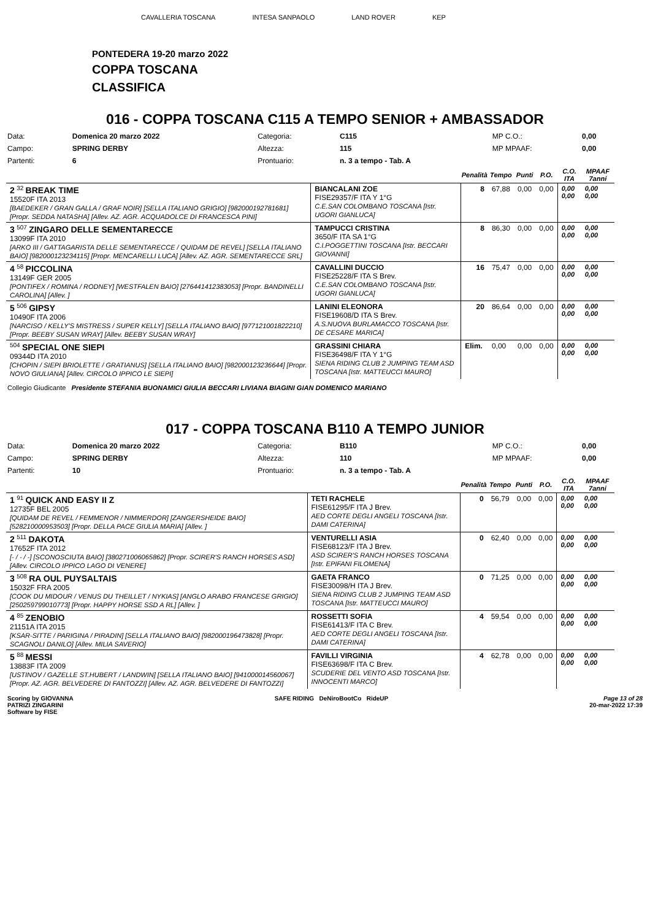CAVALLERIA TOSCANA INTESA SANPAOLO LAND ROVER KEP
PONTEDERA 19-20 marzo 2022
COPPA TOSCANA
CLASSIFICA
016 - COPPA TOSCANA C115 A TEMPO SENIOR + AMBASSADOR
| Data: | Domenica 20 marzo 2022 | Categoria: | C115 | MP C.O.: | 0,00 |
| Campo: | SPRING DERBY | Altezza: | 115 | MP MPAAF: | 0,00 |
| Partenti: | 6 | Prontuario: | n. 3 a tempo - Tab. A | | |
| | | Penalità | Tempo | Punti | P.O. | C.O. ITA | MPAAF 7anni |
| --- | --- | --- | --- | --- | --- | --- | --- |
| 2 <sup>32</sup> BREAK TIME 15520F ITA 2013 [BAEDEKER / GRAN GALLA / GRAF NOIR] [SELLA ITALIANO GRIGIO] [982000192781681] [Propr. SEDDA NATASHA] [Allev. AZ. AGR. ACQUADOLCE DI FRANCESCA PINI] | BIANCALANI ZOE FISE29357/F ITA Y 1°G C.E.SAN COLOMBANO TOSCANA [Istr. UGORI GIANLUCA] | 8 | 67,88 | 0,00 | 0,00 | 0,00 0,00 | 0,00 0,00 |
| 3 <sup>507</sup> ZINGARO DELLE SEMENTARECCE 13099F ITA 2010 [ARKO III / GATTAGARISTA DELLE SEMENTARECCE / QUIDAM DE REVEL] [SELLA ITALIANO BAIO] [982000123234115] [Propr. MENCARELLI LUCA] [Allev. AZ. AGR. SEMENTARECCE SRL] | TAMPUCCI CRISTINA 3650/F ITA SA 1°G C.I.POGGETTINI TOSCANA [Istr. BECCARI GIOVANNI] | 8 | 86,30 | 0,00 | 0,00 | 0,00 0,00 | 0,00 0,00 |
| 4 <sup>58</sup> PICCOLINA 13149F GER 2005 [PONTIFEX / ROMINA / RODNEY] [WESTFALEN BAIO] [276441412383053] [Propr. BANDINELLI CAROLINA] [Allev. ] | CAVALLINI DUCCIO FISE25228/F ITA S Brev. C.E.SAN COLOMBANO TOSCANA [Istr. UGORI GIANLUCA] | 16 | 75,47 | 0,00 | 0,00 | 0,00 0,00 | 0,00 0,00 |
| 5 <sup>506</sup> GIPSY 10490F ITA 2006 [NARCISO / KELLY'S MISTRESS / SUPER KELLY] [SELLA ITALIANO BAIO] [977121001822210] [Propr. BEEBY SUSAN WRAY] [Allev. BEEBY SUSAN WRAY] | LANINI ELEONORA FISE19608/D ITA S Brev. A.S.NUOVA BURLAMACCO TOSCANA [Istr. DE CESARE MARICA] | 20 | 86,64 | 0,00 | 0,00 | 0,00 0,00 | 0,00 0,00 |
| <sup>504</sup> SPECIAL ONE SIEPI 09344D ITA 2010 [CHOPIN / SIEPI BRIOLETTE / GRATIANUS] [SELLA ITALIANO BAIO] [982000123236644] [Propr. NOVO GIULIANA] [Allev. CIRCOLO IPPICO LE SIEPI] | GRASSINI CHIARA FISE36498/F ITA Y 1°G SIENA RIDING CLUB 2 JUMPING TEAM ASD TOSCANA [Istr. MATTEUCCI MAURO] | Elim. | 0,00 | 0,00 | 0,00 | 0,00 0,00 | 0,00 0,00 |
Collegio Giudicante Presidente STEFANIA BUONAMICI GIULIA BECCARI LIVIANA BIAGINI GIAN DOMENICO MARIANO
017 - COPPA TOSCANA B110 A TEMPO JUNIOR
| Data: | Domenica 20 marzo 2022 | Categoria: | B110 | MP C.O.: | 0,00 |
| Campo: | SPRING DERBY | Altezza: | 110 | MP MPAAF: | 0,00 |
| Partenti: | 10 | Prontuario: | n. 3 a tempo - Tab. A | | |
| | | Penalità | Tempo | Punti | P.O. | C.O. ITA | MPAAF 7anni |
| --- | --- | --- | --- | --- | --- | --- | --- |
| 1 <sup>91</sup> QUICK AND EASY II Z 12735F BEL 2005 [QUIDAM DE REVEL / FEMMENOR / NIMMERDOR] [ZANGERSHEIDE BAIO] [528210000953503] [Propr. DELLA PACE GIULIA MARIA] [Allev. ] | TETI RACHELE FISE61295/F ITA J Brev. AED CORTE DEGLI ANGELI TOSCANA [Istr. DAMI CATERINA] | 0 | 56,79 | 0,00 | 0,00 | 0,00 0,00 | 0,00 0,00 |
| 2 <sup>511</sup> DAKOTA 17652F ITA 2012 [- / - / -] [SCONOSCIUTA BAIO] [380271006065862] [Propr. SCIRER'S RANCH HORSES ASD] [Allev. CIRCOLO IPPICO LAGO DI VENERE] | VENTURELLI ASIA FISE68123/F ITA J Brev. ASD SCIRER'S RANCH HORSES TOSCANA [Istr. EPIFANI FILOMENA] | 0 | 62,40 | 0,00 | 0,00 | 0,00 0,00 | 0,00 0,00 |
| 3 <sup>508</sup> RA OUL PUYSALTAIS 15032F FRA 2005 [COOK DU MIDOUR / VENUS DU THEILLET / NYKIAS] [ANGLO ARABO FRANCESE GRIGIO] [250259799010773] [Propr. HAPPY HORSE SSD A RL] [Allev. ] | GAETA FRANCO FISE30098/H ITA J Brev. SIENA RIDING CLUB 2 JUMPING TEAM ASD TOSCANA [Istr. MATTEUCCI MAURO] | 0 | 71,25 | 0,00 | 0,00 | 0,00 0,00 | 0,00 0,00 |
| 4 <sup>85</sup> ZENOBIO 21151A ITA 2015 [KSAR-SITTE / PARIGINA / PIRADIN] [SELLA ITALIANO BAIO] [982000196473828] [Propr. SCAGNOLI DANILO] [Allev. MILIA SAVERIO] | ROSSETTI SOFIA FISE61413/F ITA C Brev. AED CORTE DEGLI ANGELI TOSCANA [Istr. DAMI CATERINA] | 4 | 59,54 | 0,00 | 0,00 | 0,00 0,00 | 0,00 0,00 |
| 5 <sup>88</sup> MESSI 13883F ITA 2009 [USTINOV / GAZELLE ST.HUBERT / LANDWIN] [SELLA ITALIANO BAIO] [941000014560067] [Propr. AZ. AGR. BELVEDERE DI FANTOZZI] [Allev. AZ. AGR. BELVEDERE DI FANTOZZI] | FAVILLI VIRGINIA FISE63698/F ITA C Brev. SCUDERIE DEL VENTO ASD TOSCANA [Istr. INNOCENTI MARCO] | 4 | 62,78 | 0,00 | 0,00 | 0,00 0,00 | 0,00 0,00 |
Scoring by GIOVANNA
PATRIZI ZINGARINI
Software by FISE
SAFE RIDING DeNiroBootCo RideUP
Page 13 of 28
20-mar-2022 17:39